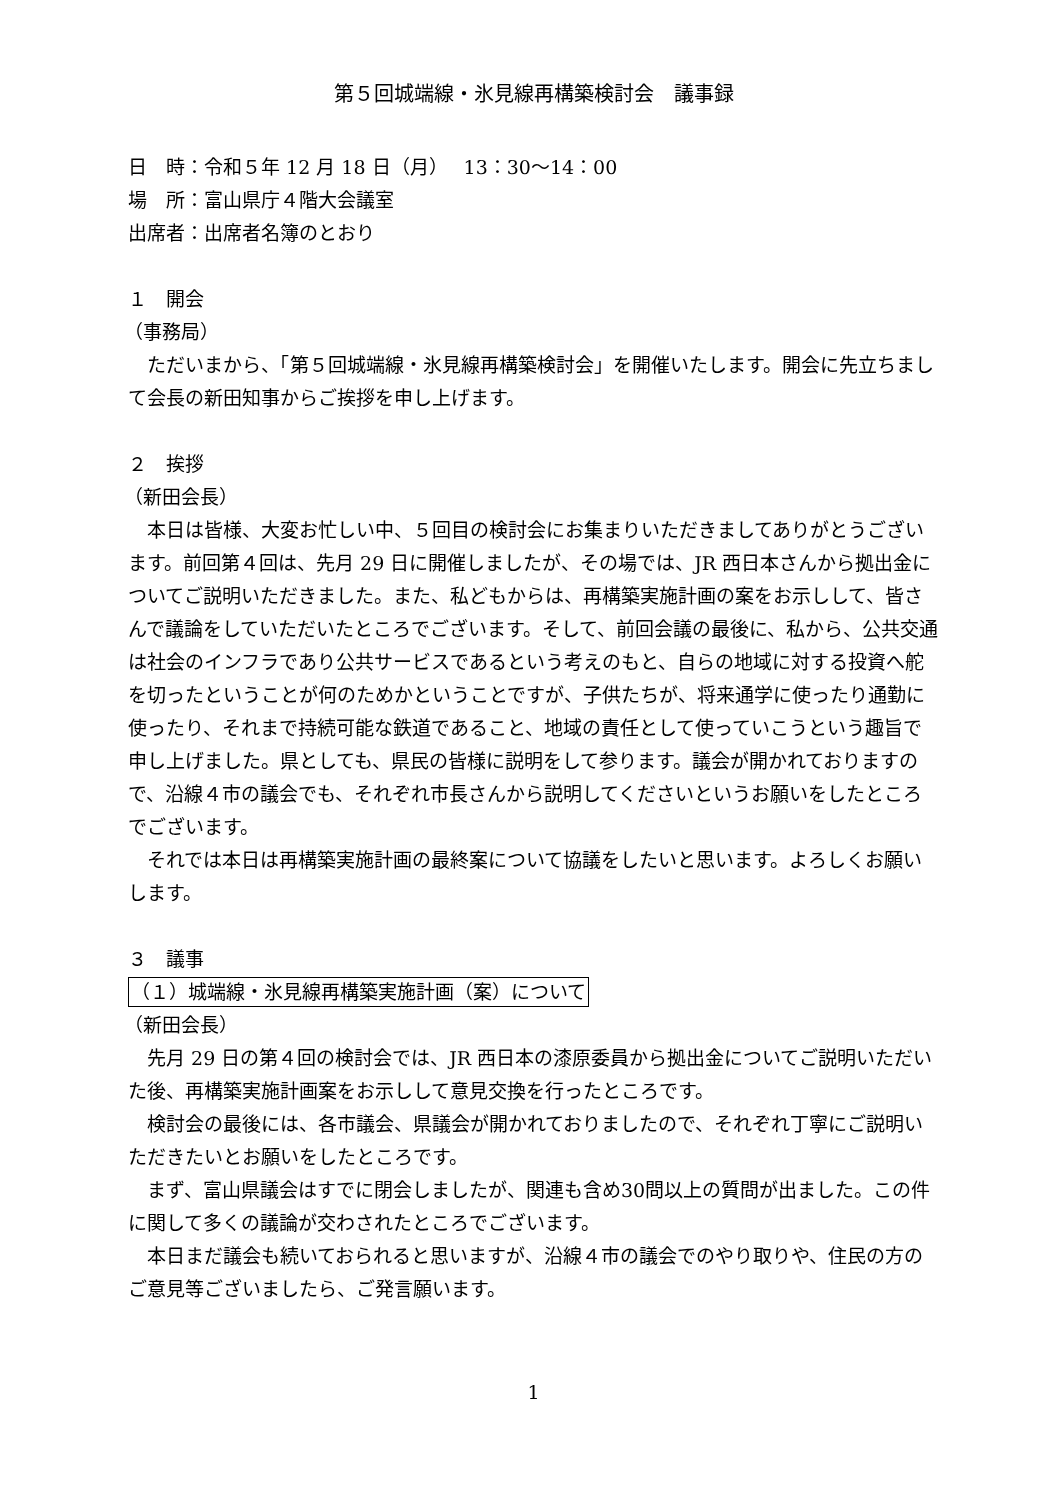第５回城端線・氷見線再構築検討会　議事録
日　時：令和５年 12 月 18 日（月）　 13：30～14：00
場　所：富山県庁４階大会議室
出席者：出席者名簿のとおり
１　開会
（事務局）
ただいまから、「第５回城端線・氷見線再構築検討会」を開催いたします。開会に先立ちまして会長の新田知事からご挨拶を申し上げます。
２　挨拶
（新田会長）
本日は皆様、大変お忙しい中、５回目の検討会にお集まりいただきましてありがとうございます。前回第４回は、先月 29 日に開催しましたが、その場では、JR 西日本さんから拠出金についてご説明いただきました。また、私どもからは、再構築実施計画の案をお示しして、皆さんで議論をしていただいたところでございます。そして、前回会議の最後に、私から、公共交通は社会のインフラであり公共サービスであるという考えのもと、自らの地域に対する投資へ舵を切ったということが何のためかということですが、子供たちが、将来通学に使ったり通勤に使ったり、それまで持続可能な鉄道であること、地域の責任として使っていこうという趣旨で申し上げました。県としても、県民の皆様に説明をして参ります。議会が開かれておりますので、沿線４市の議会でも、それぞれ市長さんから説明してくださいというお願いをしたところでございます。
それでは本日は再構築実施計画の最終案について協議をしたいと思います。よろしくお願いします。
３　議事
（１）城端線・氷見線再構築実施計画（案）について
（新田会長）
先月 29 日の第４回の検討会では、JR 西日本の漆原委員から拠出金についてご説明いただいた後、再構築実施計画案をお示しして意見交換を行ったところです。
検討会の最後には、各市議会、県議会が開かれておりましたので、それぞれ丁寧にご説明いただきたいとお願いをしたところです。
まず、富山県議会はすでに閉会しましたが、関連も含め30問以上の質問が出ました。この件に関して多くの議論が交わされたところでございます。
本日まだ議会も続いておられると思いますが、沿線４市の議会でのやり取りや、住民の方のご意見等ございましたら、ご発言願います。
1